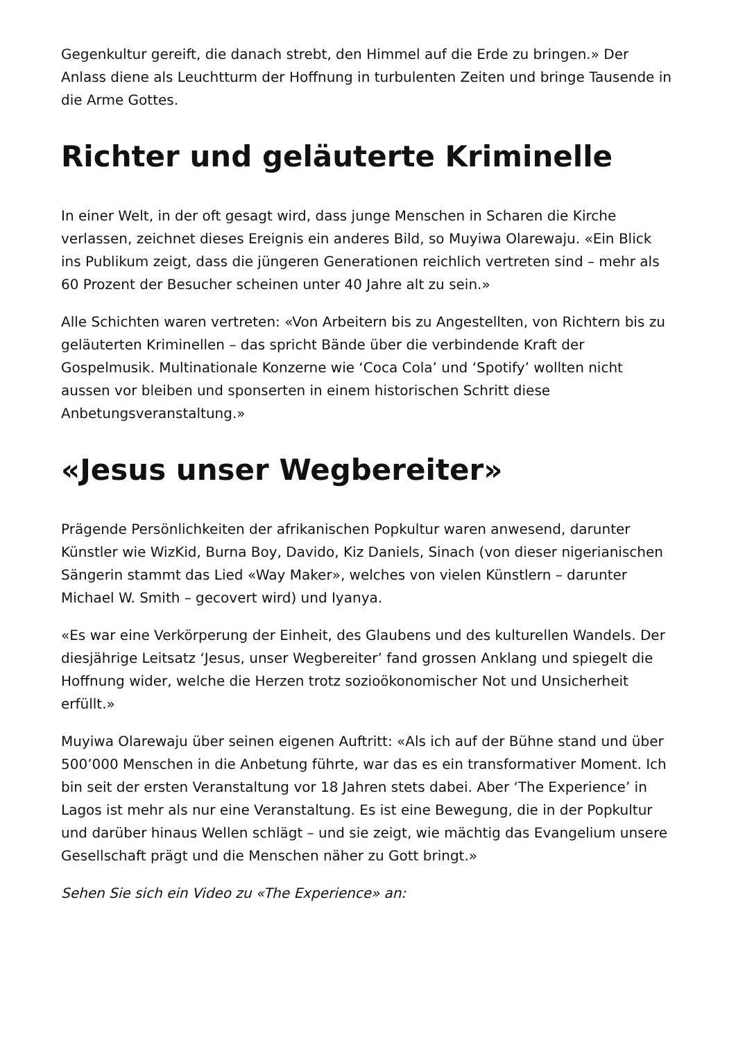Gegenkultur gereift, die danach strebt, den Himmel auf die Erde zu bringen.» Der Anlass diene als Leuchtturm der Hoffnung in turbulenten Zeiten und bringe Tausende in die Arme Gottes.
Richter und geläuterte Kriminelle
In einer Welt, in der oft gesagt wird, dass junge Menschen in Scharen die Kirche verlassen, zeichnet dieses Ereignis ein anderes Bild, so Muyiwa Olarewaju. «Ein Blick ins Publikum zeigt, dass die jüngeren Generationen reichlich vertreten sind – mehr als 60 Prozent der Besucher scheinen unter 40 Jahre alt zu sein.»
Alle Schichten waren vertreten: «Von Arbeitern bis zu Angestellten, von Richtern bis zu geläuterten Kriminellen – das spricht Bände über die verbindende Kraft der Gospelmusik. Multinationale Konzerne wie ‘Coca Cola’ und ‘Spotify’ wollten nicht aussen vor bleiben und sponserten in einem historischen Schritt diese Anbetungsveranstaltung.»
«Jesus unser Wegbereiter»
Prägende Persönlichkeiten der afrikanischen Popkultur waren anwesend, darunter Künstler wie WizKid, Burna Boy, Davido, Kiz Daniels, Sinach (von dieser nigerianischen Sängerin stammt das Lied «Way Maker», welches von vielen Künstlern – darunter Michael W. Smith – gecovert wird) und Iyanya.
«Es war eine Verkörperung der Einheit, des Glaubens und des kulturellen Wandels. Der diesjährige Leitsatz ‘Jesus, unser Wegbereiter’ fand grossen Anklang und spiegelt die Hoffnung wider, welche die Herzen trotz sozioökonomischer Not und Unsicherheit erfüllt.»
Muyiwa Olarewaju über seinen eigenen Auftritt: «Als ich auf der Bühne stand und über 500’000 Menschen in die Anbetung führte, war das es ein transformativer Moment. Ich bin seit der ersten Veranstaltung vor 18 Jahren stets dabei. Aber ‘The Experience’ in Lagos ist mehr als nur eine Veranstaltung. Es ist eine Bewegung, die in der Popkultur und darüber hinaus Wellen schlägt – und sie zeigt, wie mächtig das Evangelium unsere Gesellschaft prägt und die Menschen näher zu Gott bringt.»
Sehen Sie sich ein Video zu «The Experience» an: